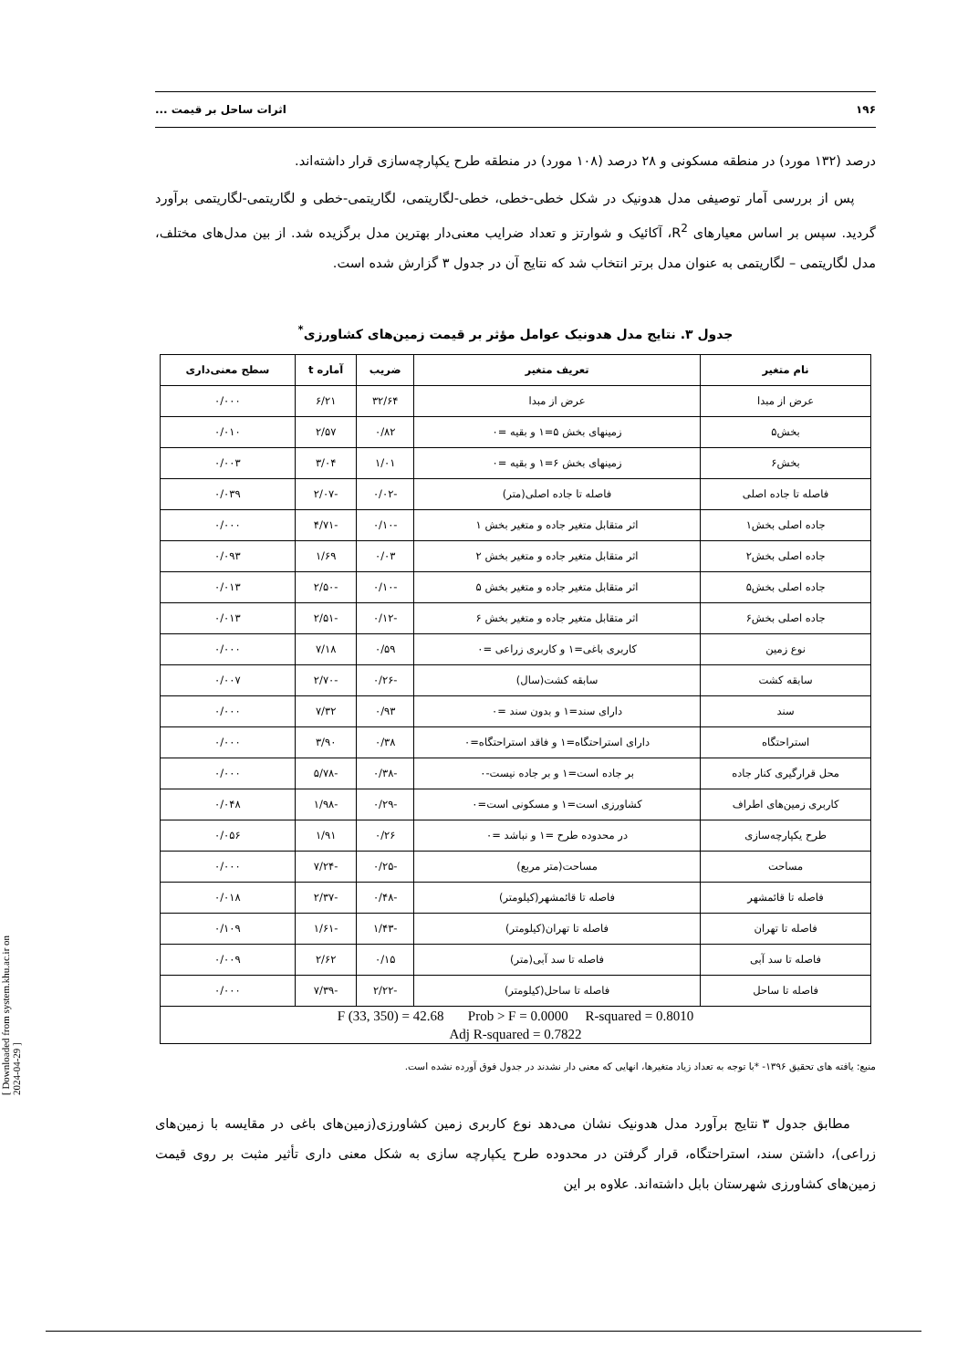۱۹۶ اثرات ساحل بر قیمت ...
درصد (۱۳۲ مورد) در منطقه مسکونی و ۲۸ درصد (۱۰۸ مورد) در منطقه طرح یکپارچه‌سازی قرار داشته‌اند.
پس از بررسی آمار توصیفی مدل هدونیک در شکل خطی-خطی، خطی-لگاریتمی، لگاریتمی-خطی و لگاریتمی-لگاریتمی برآورد گردید. سپس بر اساس معیارهای R<sup>2</sup>، آکائیک و شوارتز و تعداد ضرایب معنی‌دار بهترین مدل برگزیده شد. از بین مدل‌های مختلف، مدل لگاریتمی – لگاریتمی به عنوان مدل برتر انتخاب شد که نتایج آن در جدول ۳ گزارش شده است.
جدول ۳. نتایج مدل هدونیک عوامل مؤثر بر قیمت زمین‌های کشاورزی<sup>*</sup>
| نام متغیر | تعریف متغیر | ضریب | آماره t | سطح معنی‌داری |
| --- | --- | --- | --- | --- |
| عرض از مبدا | عرض از مبدا | ۳۲/۶۴ | ۶/۲۱ | ۰/۰۰۰ |
| بخش۵ | زمینهای بخش ۵=۱ و بقیه =۰ | ۰/۸۲ | ۲/۵۷ | ۰/۰۱۰ |
| بخش۶ | زمینهای بخش ۶=۱ و بقیه =۰ | ۱/۰۱ | ۳/۰۴ | ۰/۰۰۳ |
| فاصله تا جاده اصلی | فاصله تا جاده اصلی(متر) | -۰/۰۲ | -۲/۰۷ | ۰/۰۳۹ |
| جاده اصلی بخش۱ | اثر متقابل متغیر جاده و متغیر بخش ۱ | -۰/۱۰ | -۴/۷۱ | ۰/۰۰۰ |
| جاده اصلی بخش۲ | اثر متقابل متغیر جاده و متغیر بخش ۲ | ۰/۰۳ | ۱/۶۹ | ۰/۰۹۳ |
| جاده اصلی بخش۵ | اثر متقابل متغیر جاده و متغیر بخش ۵ | -۰/۱۰ | -۲/۵۰ | ۰/۰۱۳ |
| جاده اصلی بخش۶ | اثر متقابل متغیر جاده و متغیر بخش ۶ | -۰/۱۲ | -۲/۵۱ | ۰/۰۱۳ |
| نوع زمین | کاربری باغی=۱ و کاربری زراعی =۰ | ۰/۵۹ | ۷/۱۸ | ۰/۰۰۰ |
| سابقه کشت | سابقه کشت(سال) | -۰/۲۶ | -۲/۷۰ | ۰/۰۰۷ |
| سند | دارای سند=۱ و بدون سند =۰ | ۰/۹۳ | ۷/۳۲ | ۰/۰۰۰ |
| استراحتگاه | دارای استراحتگاه=۱ و فاقد استراحتگاه=۰ | ۰/۳۸ | ۳/۹۰ | ۰/۰۰۰ |
| محل قرارگیری کنار جاده | بر جاده است=۱ و بر جاده نیست-۰ | -۰/۳۸ | -۵/۷۸ | ۰/۰۰۰ |
| کاربری زمین‌های اطراف | کشاورزی است=۱ و مسکونی است=۰ | -۰/۲۹ | -۱/۹۸ | ۰/۰۴۸ |
| طرح یکپارچه‌سازی | در محدوده طرح =۱ و نباشد =۰ | ۰/۲۶ | ۱/۹۱ | ۰/۰۵۶ |
| مساحت | مساحت(متر مربع) | -۰/۲۵ | -۷/۲۴ | ۰/۰۰۰ |
| فاصله تا قائمشهر | فاصله تا قائمشهر(کیلومتر) | -۰/۴۸ | -۲/۳۷ | ۰/۰۱۸ |
| فاصله تا تهران | فاصله تا تهران(کیلومتر) | -۱/۴۳ | -۱/۶۱ | ۰/۱۰۹ |
| فاصله تا سد آبی | فاصله تا سد آبی(متر) | ۰/۱۵ | ۲/۶۲ | ۰/۰۰۹ |
| فاصله تا ساحل | فاصله تا ساحل(کیلومتر) | -۲/۲۲ | -۷/۳۹ | ۰/۰۰۰ |
| F (33, 350) = 42.68 Prob > F = 0.0000 R-squared = 0.8010 Adj R-squared = 0.7822 | | | | |
منبع: یافته های تحقیق ۱۳۹۶- *با توجه به تعداد زیاد متغیرها، انهایی که معنی دار نشدند در جدول فوق آورده نشده است.
مطابق جدول ۳ نتایج برآورد مدل هدونیک نشان می‌دهد نوع کاربری زمین کشاورزی(زمین‌های باغی در مقایسه با زمین‌های زراعی)، داشتن سند، استراحتگاه، قرار گرفتن در محدوده طرح یکپارچه سازی به شکل معنی داری تأثیر مثبت بر روی قیمت زمین‌های کشاورزی شهرستان بابل داشته‌اند. علاوه بر این
[ Downloaded from system.khu.ac.ir on 2024-04-29 ]